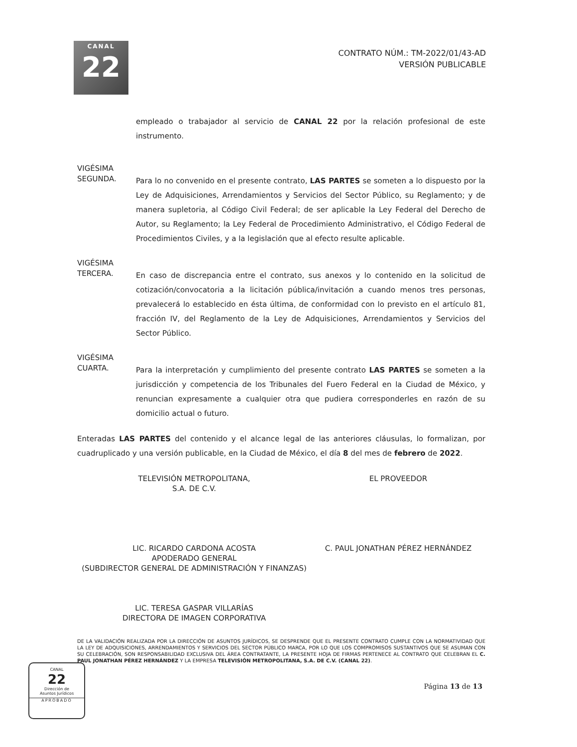CANAL
22
CONTRATO NÚM.: TM-2022/01/43-AD
VERSIÓN PUBLICABLE
empleado o trabajador al servicio de CANAL 22 por la relación profesional de este instrumento.
VIGÉSIMA
SEGUNDA.
Para lo no convenido en el presente contrato, LAS PARTES se someten a lo dispuesto por la Ley de Adquisiciones, Arrendamientos y Servicios del Sector Público, su Reglamento; y de manera supletoria, al Código Civil Federal; de ser aplicable la Ley Federal del Derecho de Autor, su Reglamento; la Ley Federal de Procedimiento Administrativo, el Código Federal de Procedimientos Civiles, y a la legislación que al efecto resulte aplicable.
VIGÉSIMA
TERCERA.
En caso de discrepancia entre el contrato, sus anexos y lo contenido en la solicitud de cotización/convocatoria a la licitación pública/invitación a cuando menos tres personas, prevalecerá lo establecido en ésta última, de conformidad con lo previsto en el artículo 81, fracción IV, del Reglamento de la Ley de Adquisiciones, Arrendamientos y Servicios del Sector Público.
VIGÉSIMA
CUARTA.
Para la interpretación y cumplimiento del presente contrato LAS PARTES se someten a la jurisdicción y competencia de los Tribunales del Fuero Federal en la Ciudad de México, y renuncian expresamente a cualquier otra que pudiera corresponderles en razón de su domicilio actual o futuro.
Enteradas LAS PARTES del contenido y el alcance legal de las anteriores cláusulas, lo formalizan, por cuadruplicado y una versión publicable, en la Ciudad de México, el día 8 del mes de febrero de 2022.
TELEVISIÓN METROPOLITANA,
S.A. DE C.V.
LIC. RICARDO CARDONA ACOSTA
APODERADO GENERAL
(SUBDIRECTOR GENERAL DE ADMINISTRACIÓN Y FINANZAS)
LIC. TERESA GASPAR VILLARÍAS
DIRECTORA DE IMAGEN CORPORATIVA
EL PROVEEDOR
C. PAUL JONATHAN PÉREZ HERNÁNDEZ
DE LA VALIDACIÓN REALIZADA POR LA DIRECCIÓN DE ASUNTOS JURÍDICOS, SE DESPRENDE QUE EL PRESENTE CONTRATO CUMPLE CON LA NORMATIVIDAD QUE LA LEY DE ADQUISICIONES, ARRENDAMIENTOS Y SERVICIOS DEL SECTOR PÚBLICO MARCA, POR LO QUE LOS COMPROMISOS SUSTANTIVOS QUE SE ASUMAN CON SU CELEBRACIÓN, SON RESPONSABILIDAD EXCLUSIVA DEL ÁREA CONTRATANTE, LA PRESENTE HOJA DE FIRMAS PERTENECE AL CONTRATO QUE CELEBRAN EL C. PAUL JONATHAN PÉREZ HERNÁNDEZ Y LA EMPRESA TELEVISIÓN METROPOLITANA, S.A. DE C.V. (CANAL 22).
CANAL
22
Dirección de
Asuntos Jurídicos
APROBADO
Página 13 de 13